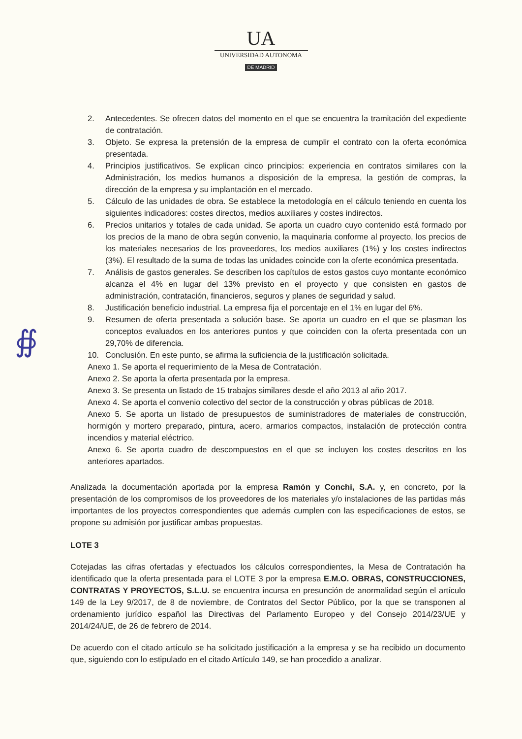UA
UNIVERSIDAD AUTONOMA
DE MADRID
2. Antecedentes. Se ofrecen datos del momento en el que se encuentra la tramitación del expediente de contratación.
3. Objeto. Se expresa la pretensión de la empresa de cumplir el contrato con la oferta económica presentada.
4. Principios justificativos. Se explican cinco principios: experiencia en contratos similares con la Administración, los medios humanos a disposición de la empresa, la gestión de compras, la dirección de la empresa y su implantación en el mercado.
5. Cálculo de las unidades de obra. Se establece la metodología en el cálculo teniendo en cuenta los siguientes indicadores: costes directos, medios auxiliares y costes indirectos.
6. Precios unitarios y totales de cada unidad. Se aporta un cuadro cuyo contenido está formado por los precios de la mano de obra según convenio, la maquinaria conforme al proyecto, los precios de los materiales necesarios de los proveedores, los medios auxiliares (1%) y los costes indirectos (3%). El resultado de la suma de todas las unidades coincide con la oferte económica presentada.
7. Análisis de gastos generales. Se describen los capítulos de estos gastos cuyo montante económico alcanza el 4% en lugar del 13% previsto en el proyecto y que consisten en gastos de administración, contratación, financieros, seguros y planes de seguridad y salud.
8. Justificación beneficio industrial. La empresa fija el porcentaje en el 1% en lugar del 6%.
9. Resumen de oferta presentada a solución base. Se aporta un cuadro en el que se plasman los conceptos evaluados en los anteriores puntos y que coinciden con la oferta presentada con un 29,70% de diferencia.
10. Conclusión. En este punto, se afirma la suficiencia de la justificación solicitada.
Anexo 1. Se aporta el requerimiento de la Mesa de Contratación.
Anexo 2. Se aporta la oferta presentada por la empresa.
Anexo 3. Se presenta un listado de 15 trabajos similares desde el año 2013 al año 2017.
Anexo 4. Se aporta el convenio colectivo del sector de la construcción y obras públicas de 2018.
Anexo 5. Se aporta un listado de presupuestos de suministradores de materiales de construcción, hormigón y mortero preparado, pintura, acero, armarios compactos, instalación de protección contra incendios y material eléctrico.
Anexo 6. Se aporta cuadro de descompuestos en el que se incluyen los costes descritos en los anteriores apartados.
Analizada la documentación aportada por la empresa Ramón y Conchi, S.A. y, en concreto, por la presentación de los compromisos de los proveedores de los materiales y/o instalaciones de las partidas más importantes de los proyectos correspondientes que además cumplen con las especificaciones de estos, se propone su admisión por justificar ambas propuestas.
LOTE 3
Cotejadas las cifras ofertadas y efectuados los cálculos correspondientes, la Mesa de Contratación ha identificado que la oferta presentada para el LOTE 3 por la empresa E.M.O. OBRAS, CONSTRUCCIONES, CONTRATAS Y PROYECTOS, S.L.U. se encuentra incursa en presunción de anormalidad según el artículo 149 de la Ley 9/2017, de 8 de noviembre, de Contratos del Sector Público, por la que se transponen al ordenamiento jurídico español las Directivas del Parlamento Europeo y del Consejo 2014/23/UE y 2014/24/UE, de 26 de febrero de 2014.
De acuerdo con el citado artículo se ha solicitado justificación a la empresa y se ha recibido un documento que, siguiendo con lo estipulado en el citado Artículo 149, se han procedido a analizar.
∯